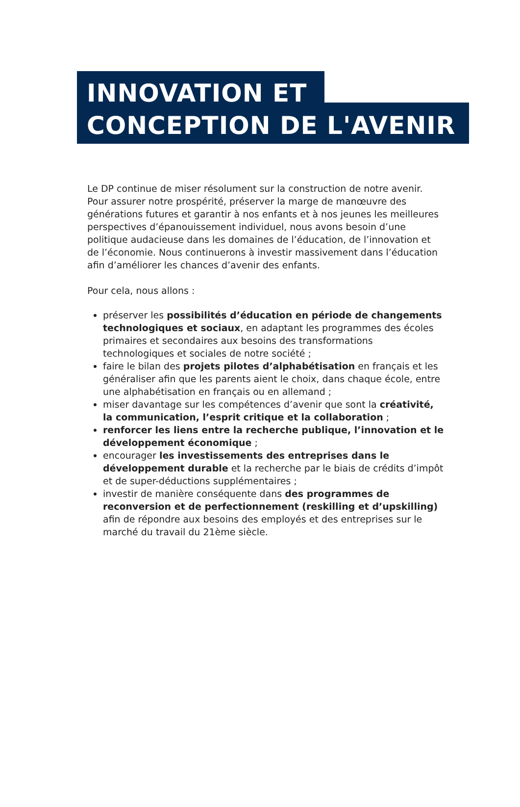INNOVATION ET
CONCEPTION DE L'AVENIR
Le DP continue de miser résolument sur la construction de notre avenir. Pour assurer notre prospérité, préserver la marge de manœuvre des générations futures et garantir à nos enfants et à nos jeunes les meilleures perspectives d’épanouissement individuel, nous avons besoin d’une politique audacieuse dans les domaines de l’éducation, de l’innovation et de l’économie. Nous continuerons à investir massivement dans l’éducation afin d’améliorer les chances d’avenir des enfants.
Pour cela, nous allons :
préserver les possibilités d’éducation en période de changements technologiques et sociaux, en adaptant les programmes des écoles primaires et secondaires aux besoins des transformations technologiques et sociales de notre société ;
faire le bilan des projets pilotes d’alphabétisation en français et les généraliser afin que les parents aient le choix, dans chaque école, entre une alphabétisation en français ou en allemand ;
miser davantage sur les compétences d’avenir que sont la créativité, la communication, l’esprit critique et la collaboration ;
renforcer les liens entre la recherche publique, l’innovation et le développement économique ;
encourager les investissements des entreprises dans le développement durable et la recherche par le biais de crédits d’impôt et de super-déductions supplémentaires ;
investir de manière conséquente dans des programmes de reconversion et de perfectionnement (reskilling et d’upskilling) afin de répondre aux besoins des employés et des entreprises sur le marché du travail du 21ème siècle.